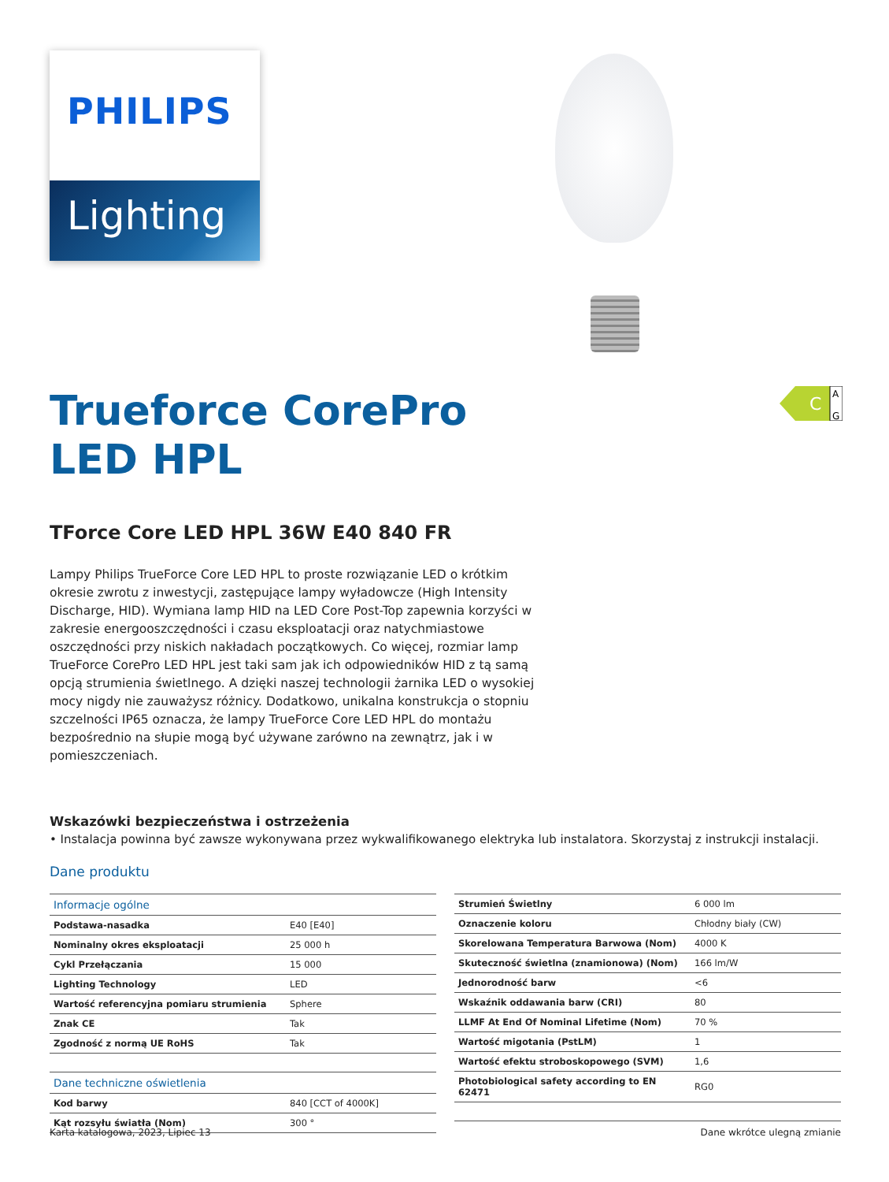PHILIPS
Lighting
C
A
G
Trueforce CorePro
LED HPL
TForce Core LED HPL 36W E40 840 FR
Lampy Philips TrueForce Core LED HPL to proste rozwiązanie LED o krótkim okresie zwrotu z inwestycji, zastępujące lampy wyładowcze (High Intensity Discharge, HID). Wymiana lamp HID na LED Core Post-Top zapewnia korzyści w zakresie energooszczędności i czasu eksploatacji oraz natychmiastowe oszczędności przy niskich nakładach początkowych. Co więcej, rozmiar lamp TrueForce CorePro LED HPL jest taki sam jak ich odpowiedników HID z tą samą opcją strumienia świetlnego. A dzięki naszej technologii żarnika LED o wysokiej mocy nigdy nie zauważysz różnicy. Dodatkowo, unikalna konstrukcja o stopniu szczelności IP65 oznacza, że lampy TrueForce Core LED HPL do montażu bezpośrednio na słupie mogą być używane zarówno na zewnątrz, jak i w pomieszczeniach.
Wskazówki bezpieczeństwa i ostrzeżenia
• Instalacja powinna być zawsze wykonywana przez wykwalifikowanego elektryka lub instalatora. Skorzystaj z instrukcji instalacji.
Dane produktu
| Informacje ogólne | |
| Podstawa-nasadka | E40 [E40] |
| Nominalny okres eksploatacji | 25 000 h |
| Cykl Przełączania | 15 000 |
| Lighting Technology | LED |
| Wartość referencyjna pomiaru strumienia | Sphere |
| Znak CE | Tak |
| Zgodność z normą UE RoHS | Tak |
| Dane techniczne oświetlenia | |
| Kod barwy | 840 [CCT of 4000K] |
| Kąt rozsyłu światła (Nom) | 300 ° |
| Strumień Świetlny | 6 000 lm |
| Oznaczenie koloru | Chłodny biały (CW) |
| Skorelowana Temperatura Barwowa (Nom) | 4000 K |
| Skuteczność świetlna (znamionowa) (Nom) | 166 lm/W |
| Jednorodność barw | <6 |
| Wskaźnik oddawania barw (CRI) | 80 |
| LLMF At End Of Nominal Lifetime (Nom) | 70 % |
| Wartość migotania (PstLM) | 1 |
| Wartość efektu stroboskopowego (SVM) | 1,6 |
| Photobiological safety according to EN 62471 | RG0 |
Karta katalogowa, 2023, Lipiec 13 Dane wkrótce ulegną zmianie